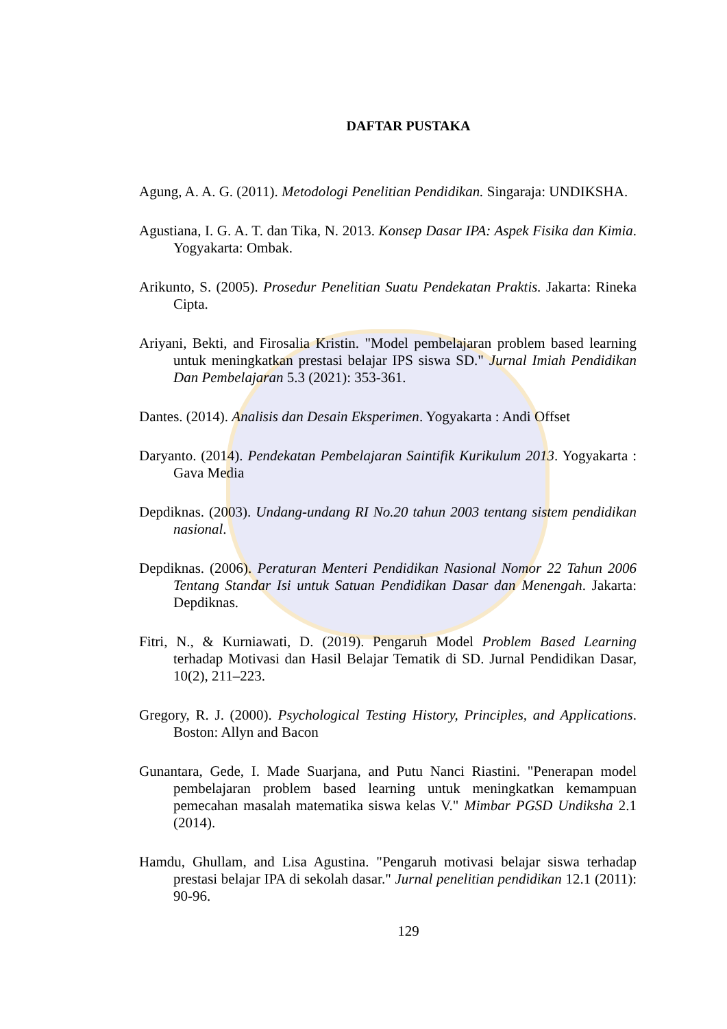DAFTAR PUSTAKA
Agung, A. A. G. (2011). Metodologi Penelitian Pendidikan. Singaraja: UNDIKSHA.
Agustiana, I. G. A. T. dan Tika, N. 2013. Konsep Dasar IPA: Aspek Fisika dan Kimia. Yogyakarta: Ombak.
Arikunto, S. (2005). Prosedur Penelitian Suatu Pendekatan Praktis. Jakarta: Rineka Cipta.
Ariyani, Bekti, and Firosalia Kristin. "Model pembelajaran problem based learning untuk meningkatkan prestasi belajar IPS siswa SD." Jurnal Imiah Pendidikan Dan Pembelajaran 5.3 (2021): 353-361.
Dantes. (2014). Analisis dan Desain Eksperimen. Yogyakarta : Andi Offset
Daryanto. (2014). Pendekatan Pembelajaran Saintifik Kurikulum 2013. Yogyakarta : Gava Media
Depdiknas. (2003). Undang-undang RI No.20 tahun 2003 tentang sistem pendidikan nasional.
Depdiknas. (2006). Peraturan Menteri Pendidikan Nasional Nomor 22 Tahun 2006 Tentang Standar Isi untuk Satuan Pendidikan Dasar dan Menengah. Jakarta: Depdiknas.
Fitri, N., & Kurniawati, D. (2019). Pengaruh Model Problem Based Learning terhadap Motivasi dan Hasil Belajar Tematik di SD. Jurnal Pendidikan Dasar, 10(2), 211–223.
Gregory, R. J. (2000). Psychological Testing History, Principles, and Applications. Boston: Allyn and Bacon
Gunantara, Gede, I. Made Suarjana, and Putu Nanci Riastini. "Penerapan model pembelajaran problem based learning untuk meningkatkan kemampuan pemecahan masalah matematika siswa kelas V." Mimbar PGSD Undiksha 2.1 (2014).
Hamdu, Ghullam, and Lisa Agustina. "Pengaruh motivasi belajar siswa terhadap prestasi belajar IPA di sekolah dasar." Jurnal penelitian pendidikan 12.1 (2011): 90-96.
129